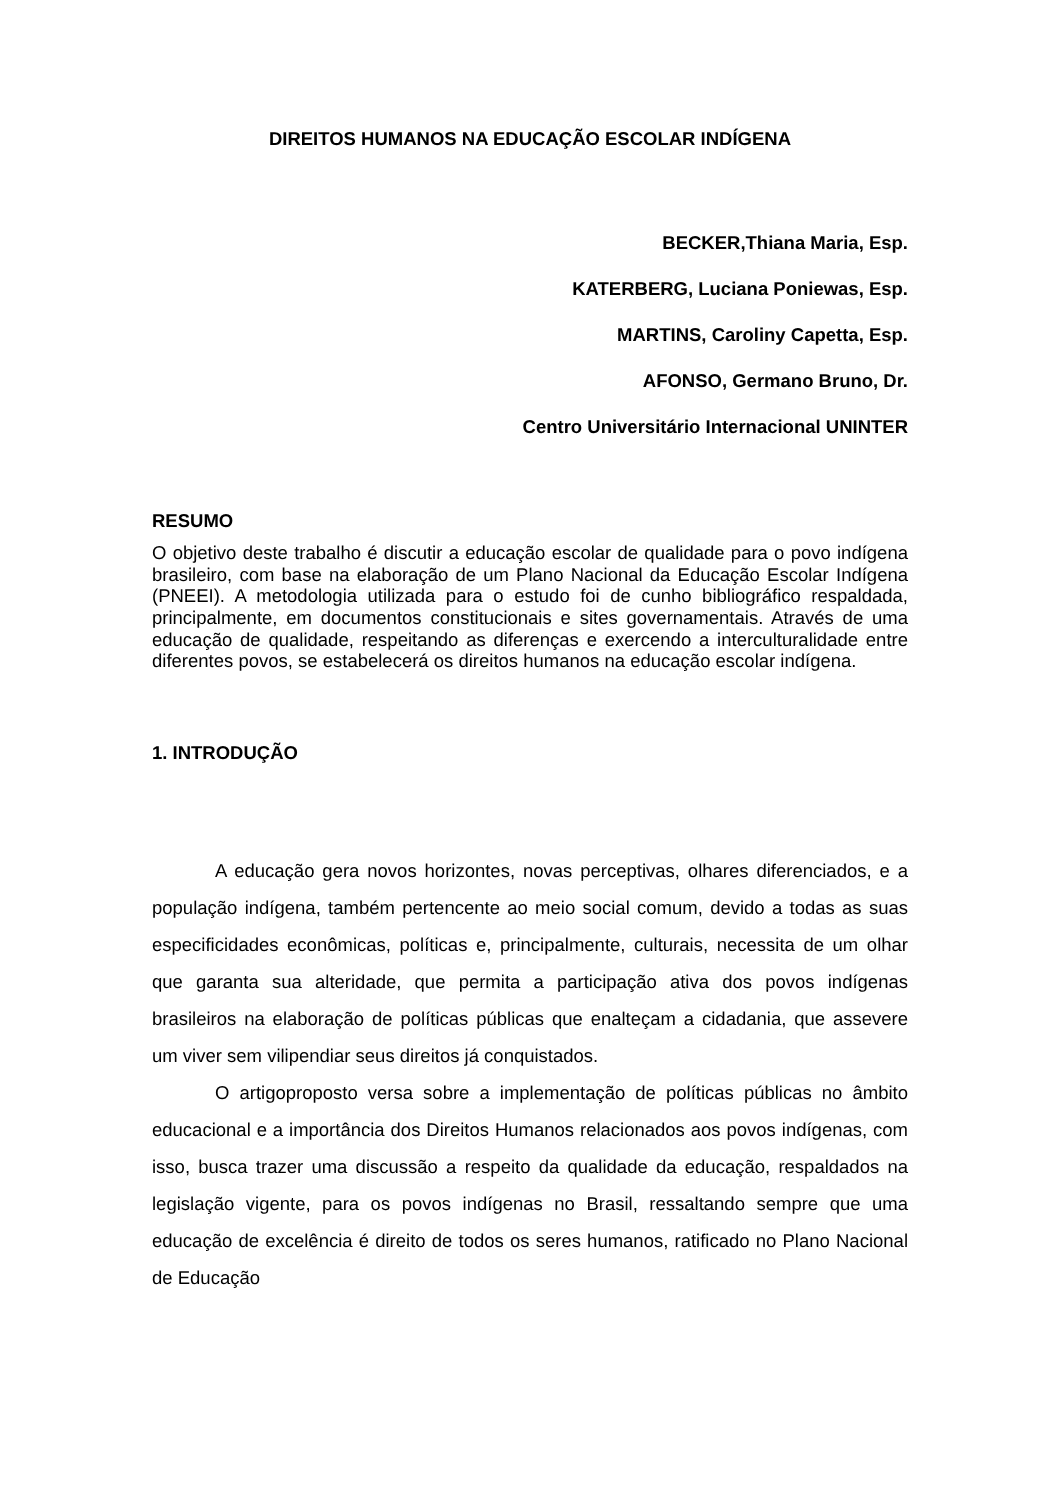DIREITOS HUMANOS NA EDUCAÇÃO ESCOLAR INDÍGENA
BECKER,Thiana Maria, Esp.
KATERBERG, Luciana Poniewas, Esp.
MARTINS, Caroliny Capetta, Esp.
AFONSO, Germano Bruno, Dr.
Centro Universitário Internacional UNINTER
RESUMO
O objetivo deste trabalho é discutir a educação escolar de qualidade para o povo indígena brasileiro, com base na elaboração de um Plano Nacional da Educação Escolar Indígena (PNEEI). A metodologia utilizada para o estudo foi de cunho bibliográfico respaldada, principalmente, em documentos constitucionais e sites governamentais. Através de uma educação de qualidade, respeitando as diferenças e exercendo a interculturalidade entre diferentes povos, se estabelecerá os direitos humanos na educação escolar indígena.
1. INTRODUÇÃO
A educação gera novos horizontes, novas perceptivas, olhares diferenciados, e a população indígena, também pertencente ao meio social comum, devido a todas as suas especificidades econômicas, políticas e, principalmente, culturais, necessita de um olhar que garanta sua alteridade, que permita a participação ativa dos povos indígenas brasileiros na elaboração de políticas públicas que enalteçam a cidadania, que assevere um viver sem vilipendiar seus direitos já conquistados.
O artigoproposto versa sobre a implementação de políticas públicas no âmbito educacional e a importância dos Direitos Humanos relacionados aos povos indígenas, com isso, busca trazer uma discussão a respeito da qualidade da educação, respaldados na legislação vigente, para os povos indígenas no Brasil, ressaltando sempre que uma educação de excelência é direito de todos os seres humanos, ratificado no Plano Nacional de Educação